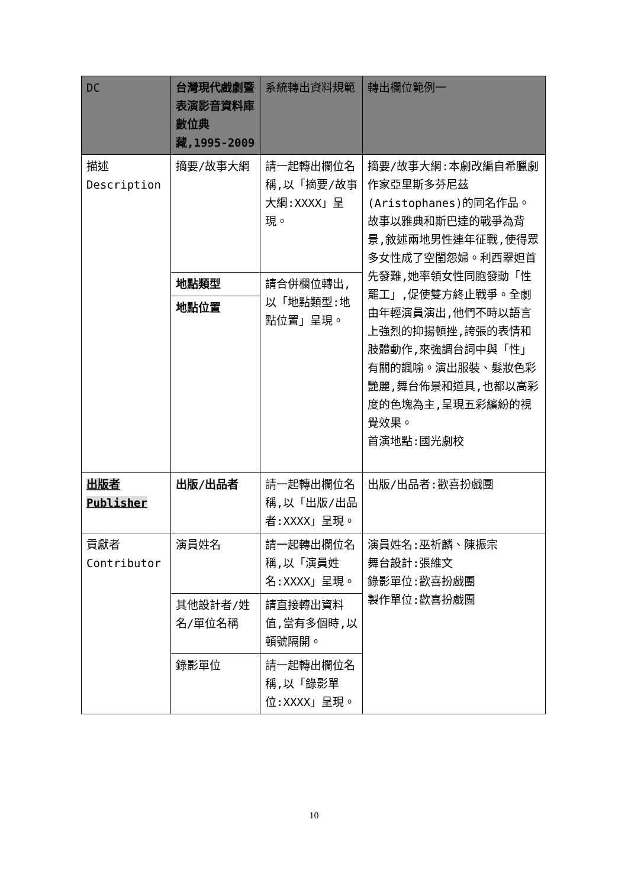| DC | 台灣現代戲劇暨表演影音資料庫數位典藏,1995-2009 | 系統轉出資料規範 | 轉出欄位範例一 |
| --- | --- | --- | --- |
| 描述 Description | 摘要/故事大綱 | 請一起轉出欄位名稱,以「摘要/故事大綱:XXXX」呈現。 | 摘要/故事大綱:本劇改編自希臘劇作家亞里斯多芬尼茲(Aristophanes)的同名作品。故事以雅典和斯巴達的戰爭為背景,敘述兩地男性連年征戰,使得眾多女性成了空閨怨婦。利西翠妲首先發難,她率領女性同胞發動「性罷工」,促使雙方終止戰爭。全劇由年輕演員演出,他們不時以語言上強烈的抑揚頓挫,誇張的表情和肢體動作,來強調台詞中與「性」有關的諷喻。演出服裝、髮妝色彩艷麗,舞台佈景和道具,也都以高彩度的色塊為主,呈現五彩繽紛的視覺效果。 首演地點:國光劇校 |
| | 地點類型 | 請合併欄位轉出,以「地點類型:地點位置」呈現。 | |
| | 地點位置 | | |
| 出版者 Publisher | 出版/出品者 | 請一起轉出欄位名稱,以「出版/出品者:XXXX」呈現。 | 出版/出品者:歡喜扮戲團 |
| 貢獻者 Contributor | 演員姓名 | 請一起轉出欄位名稱,以「演員姓名:XXXX」呈現。 | 演員姓名:巫祈麟、陳振宗 舞台設計:張維文 錄影單位:歡喜扮戲團 製作單位:歡喜扮戲團 |
| | 其他設計者/姓名/單位名稱 | 請直接轉出資料值,當有多個時,以頓號隔開。 | |
| | 錄影單位 | 請一起轉出欄位名稱,以「錄影單位:XXXX」呈現。 | |
10